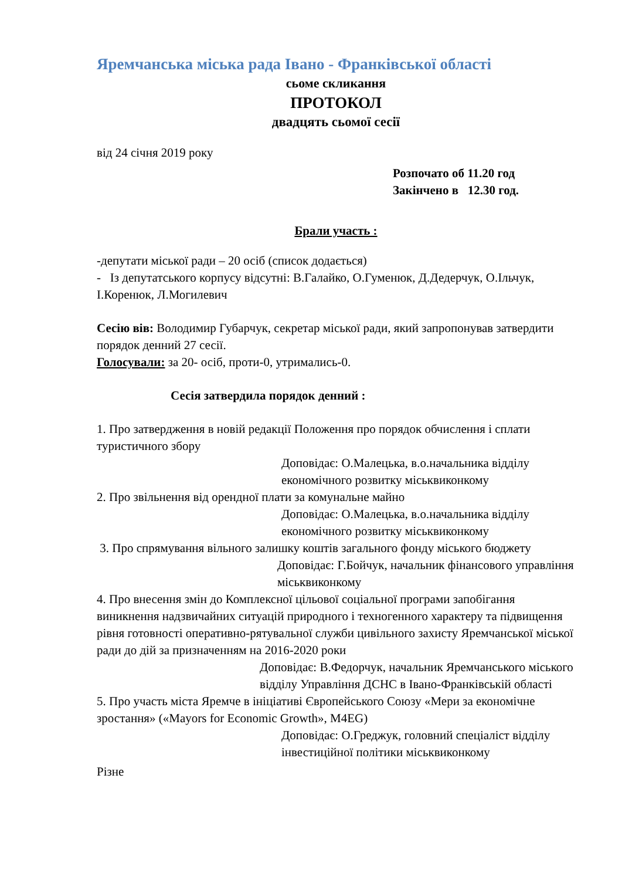Яремчанська міська рада Івано - Франківської області
сьоме скликання
ПРОТОКОЛ
двадцять сьомої сесії
від 24 січня 2019 року
Розпочато об 11.20 год
Закінчено в 12.30 год.
Брали участь :
-депутати міської ради – 20 осіб (список додається)
- Із депутатського корпусу відсутні: В.Галайко, О.Гуменюк, Д.Дедерчук, О.Ільчук, І.Коренюк, Л.Могилевич
Сесію вів: Володимир Губарчук, секретар міської ради, який запропонував затвердити порядок денний 27 сесії.
Голосували: за 20- осіб, проти-0, утримались-0.
Сесія затвердила порядок денний :
1. Про затвердження в новій редакції Положення про порядок обчислення і сплати туристичного збору
Доповідає: О.Малецька, в.о.начальника відділу економічного розвитку міськвиконкому
2. Про звільнення від орендної плати за комунальне майно
Доповідає: О.Малецька, в.о.начальника відділу економічного розвитку міськвиконкому
3. Про спрямування вільного залишку коштів загального фонду міського бюджету
Доповідає: Г.Бойчук, начальник фінансового управління міськвиконкому
4. Про внесення змін до Комплексної цільової соціальної програми запобігання виникнення надзвичайних ситуацій природного і техногенного характеру та підвищення рівня готовності оперативно-рятувальної служби цивільного захисту Яремчанської міської ради до дій за призначенням на 2016-2020 роки
Доповідає: В.Федорчук, начальник Яремчанського міського відділу Управління ДСНС в Івано-Франківській області
5. Про участь міста Яремче в ініціативі Європейського Союзу «Мери за економічне зростання» («Mayors for Economic Growth», M4EG)
Доповідає: О.Греджук, головний спеціаліст відділу інвестиційної політики міськвиконкому
Різне